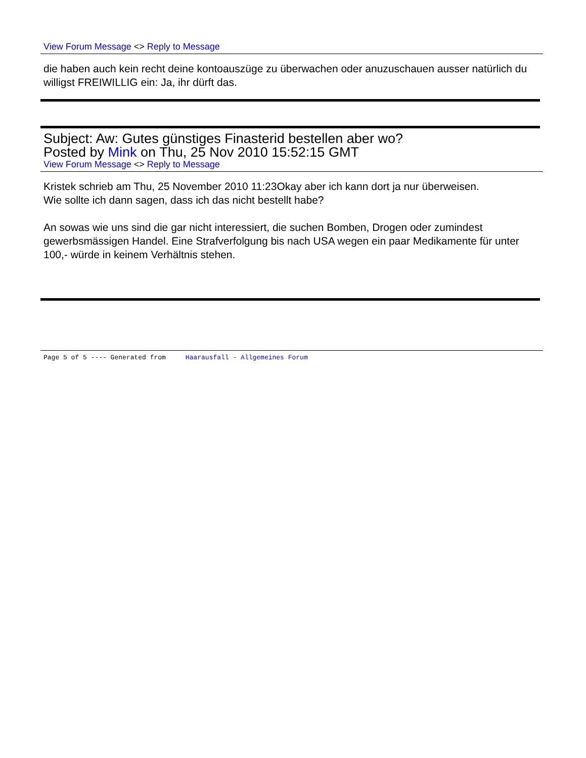View Forum Message <> Reply to Message
die haben auch kein recht deine kontoauszüge zu überwachen oder anuzuschauen ausser natürlich du willigst FREIWILLIG ein: Ja, ihr dürft das.
Subject: Aw: Gutes günstiges Finasterid bestellen aber wo?
Posted by Mink on Thu, 25 Nov 2010 15:52:15 GMT
View Forum Message <> Reply to Message
Kristek schrieb am Thu, 25 November 2010 11:23Okay aber ich kann dort ja nur überweisen.
Wie sollte ich dann sagen, dass ich das nicht bestellt habe?
An sowas wie uns sind die gar nicht interessiert, die suchen Bomben, Drogen oder zumindest gewerbsmässigen Handel. Eine Strafverfolgung bis nach USA wegen ein paar Medikamente für unter 100,- würde in keinem Verhältnis stehen.
Page 5 of 5 ---- Generated from Haarausfall - Allgemeines Forum